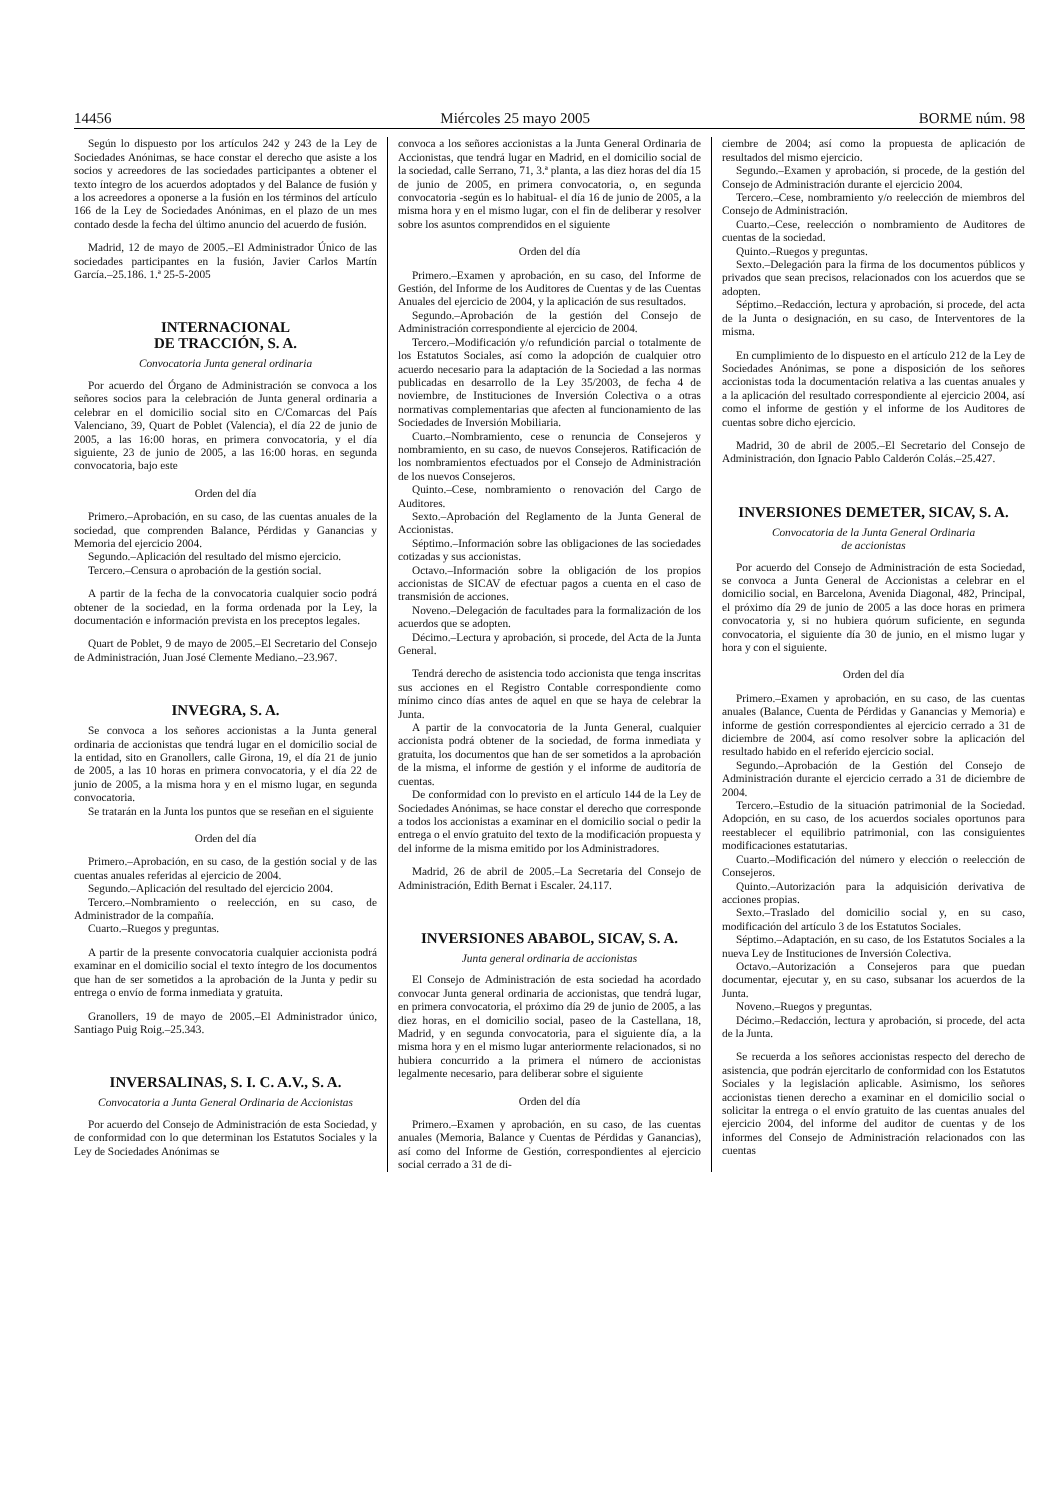14456 Miércoles 25 mayo 2005 BORME núm. 98
Según lo dispuesto por los artículos 242 y 243 de la Ley de Sociedades Anónimas, se hace constar el derecho que asiste a los socios y acreedores de las sociedades participantes a obtener el texto íntegro de los acuerdos adoptados y del Balance de fusión y a los acreedores a oponerse a la fusión en los términos del artículo 166 de la Ley de Sociedades Anónimas, en el plazo de un mes contado desde la fecha del último anuncio del acuerdo de fusión.
Madrid, 12 de mayo de 2005.–El Administrador Único de las sociedades participantes en la fusión, Javier Carlos Martín García.–25.186. 1.ª 25-5-2005
INTERNACIONAL
DE TRACCIÓN, S. A.
Convocatoria Junta general ordinaria
Por acuerdo del Órgano de Administración se convoca a los señores socios para la celebración de Junta general ordinaria a celebrar en el domicilio social sito en C/Comarcas del País Valenciano, 39, Quart de Poblet (Valencia), el día 22 de junio de 2005, a las 16:00 horas, en primera convocatoria, y el día siguiente, 23 de junio de 2005, a las 16:00 horas. en segunda convocatoria, bajo este
Orden del día
Primero.–Aprobación, en su caso, de las cuentas anuales de la sociedad, que comprenden Balance, Pérdidas y Ganancias y Memoria del ejercicio 2004.
Segundo.–Aplicación del resultado del mismo ejercicio.
Tercero.–Censura o aprobación de la gestión social.
A partir de la fecha de la convocatoria cualquier socio podrá obtener de la sociedad, en la forma ordenada por la Ley, la documentación e información prevista en los preceptos legales.
Quart de Poblet, 9 de mayo de 2005.–El Secretario del Consejo de Administración, Juan José Clemente Mediano.–23.967.
INVEGRA, S. A.
Se convoca a los señores accionistas a la Junta general ordinaria de accionistas que tendrá lugar en el domicilio social de la entidad, sito en Granollers, calle Girona, 19, el día 21 de junio de 2005, a las 10 horas en primera convocatoria, y el día 22 de junio de 2005, a la misma hora y en el mismo lugar, en segunda convocatoria.
Se tratarán en la Junta los puntos que se reseñan en el siguiente
Orden del día
Primero.–Aprobación, en su caso, de la gestión social y de las cuentas anuales referidas al ejercicio de 2004.
Segundo.–Aplicación del resultado del ejercicio 2004.
Tercero.–Nombramiento o reelección, en su caso, de Administrador de la compañía.
Cuarto.–Ruegos y preguntas.
A partir de la presente convocatoria cualquier accionista podrá examinar en el domicilio social el texto íntegro de los documentos que han de ser sometidos a la aprobación de la Junta y pedir su entrega o envío de forma inmediata y gratuita.
Granollers, 19 de mayo de 2005.–El Administrador único, Santiago Puig Roig.–25.343.
INVERSALINAS, S. I. C. A.V., S. A.
Convocatoria a Junta General Ordinaria de Accionistas
Por acuerdo del Consejo de Administración de esta Sociedad, y de conformidad con lo que determinan los Estatutos Sociales y la Ley de Sociedades Anónimas se
convoca a los señores accionistas a la Junta General Ordinaria de Accionistas, que tendrá lugar en Madrid, en el domicilio social de la sociedad, calle Serrano, 71, 3.ª planta, a las diez horas del día 15 de junio de 2005, en primera convocatoria, o, en segunda convocatoria -según es lo habitual- el día 16 de junio de 2005, a la misma hora y en el mismo lugar, con el fin de deliberar y resolver sobre los asuntos comprendidos en el siguiente
Orden del día
Primero.–Examen y aprobación, en su caso, del Informe de Gestión, del Informe de los Auditores de Cuentas y de las Cuentas Anuales del ejercicio de 2004, y la aplicación de sus resultados.
Segundo.–Aprobación de la gestión del Consejo de Administración correspondiente al ejercicio de 2004.
Tercero.–Modificación y/o refundición parcial o totalmente de los Estatutos Sociales, así como la adopción de cualquier otro acuerdo necesario para la adaptación de la Sociedad a las normas publicadas en desarrollo de la Ley 35/2003, de fecha 4 de noviembre, de Instituciones de Inversión Colectiva o a otras normativas complementarias que afecten al funcionamiento de las Sociedades de Inversión Mobiliaria.
Cuarto.–Nombramiento, cese o renuncia de Consejeros y nombramiento, en su caso, de nuevos Consejeros. Ratificación de los nombramientos efectuados por el Consejo de Administración de los nuevos Consejeros.
Quinto.–Cese, nombramiento o renovación del Cargo de Auditores.
Sexto.–Aprobación del Reglamento de la Junta General de Accionistas.
Séptimo.–Información sobre las obligaciones de las sociedades cotizadas y sus accionistas.
Octavo.–Información sobre la obligación de los propios accionistas de SICAV de efectuar pagos a cuenta en el caso de transmisión de acciones.
Noveno.–Delegación de facultades para la formalización de los acuerdos que se adopten.
Décimo.–Lectura y aprobación, si procede, del Acta de la Junta General.
Tendrá derecho de asistencia todo accionista que tenga inscritas sus acciones en el Registro Contable correspondiente como mínimo cinco días antes de aquel en que se haya de celebrar la Junta.
A partir de la convocatoria de la Junta General, cualquier accionista podrá obtener de la sociedad, de forma inmediata y gratuita, los documentos que han de ser sometidos a la aprobación de la misma, el informe de gestión y el informe de auditoría de cuentas.
De conformidad con lo previsto en el artículo 144 de la Ley de Sociedades Anónimas, se hace constar el derecho que corresponde a todos los accionistas a examinar en el domicilio social o pedir la entrega o el envío gratuito del texto de la modificación propuesta y del informe de la misma emitido por los Administradores.
Madrid, 26 de abril de 2005.–La Secretaria del Consejo de Administración, Edith Bernat i Escaler. 24.117.
INVERSIONES ABABOL, SICAV, S. A.
Junta general ordinaria de accionistas
El Consejo de Administración de esta sociedad ha acordado convocar Junta general ordinaria de accionistas, que tendrá lugar, en primera convocatoria, el próximo día 29 de junio de 2005, a las diez horas, en el domicilio social, paseo de la Castellana, 18, Madrid, y en segunda convocatoria, para el siguiente día, a la misma hora y en el mismo lugar anteriormente relacionados, si no hubiera concurrido a la primera el número de accionistas legalmente necesario, para deliberar sobre el siguiente
Orden del día
Primero.–Examen y aprobación, en su caso, de las cuentas anuales (Memoria, Balance y Cuentas de Pérdidas y Ganancias), así como del Informe de Gestión, correspondientes al ejercicio social cerrado a 31 de di-
ciembre de 2004; así como la propuesta de aplicación de resultados del mismo ejercicio.
Segundo.–Examen y aprobación, si procede, de la gestión del Consejo de Administración durante el ejercicio 2004.
Tercero.–Cese, nombramiento y/o reelección de miembros del Consejo de Administración.
Cuarto.–Cese, reelección o nombramiento de Auditores de cuentas de la sociedad.
Quinto.–Ruegos y preguntas.
Sexto.–Delegación para la firma de los documentos públicos y privados que sean precisos, relacionados con los acuerdos que se adopten.
Séptimo.–Redacción, lectura y aprobación, si procede, del acta de la Junta o designación, en su caso, de Interventores de la misma.
En cumplimiento de lo dispuesto en el artículo 212 de la Ley de Sociedades Anónimas, se pone a disposición de los señores accionistas toda la documentación relativa a las cuentas anuales y a la aplicación del resultado correspondiente al ejercicio 2004, así como el informe de gestión y el informe de los Auditores de cuentas sobre dicho ejercicio.
Madrid, 30 de abril de 2005.–El Secretario del Consejo de Administración, don Ignacio Pablo Calderón Colás.–25.427.
INVERSIONES DEMETER, SICAV, S. A.
Convocatoria de la Junta General Ordinaria
de accionistas
Por acuerdo del Consejo de Administración de esta Sociedad, se convoca a Junta General de Accionistas a celebrar en el domicilio social, en Barcelona, Avenida Diagonal, 482, Principal, el próximo día 29 de junio de 2005 a las doce horas en primera convocatoria y, si no hubiera quórum suficiente, en segunda convocatoria, el siguiente día 30 de junio, en el mismo lugar y hora y con el siguiente.
Orden del día
Primero.–Examen y aprobación, en su caso, de las cuentas anuales (Balance, Cuenta de Pérdidas y Ganancias y Memoria) e informe de gestión correspondientes al ejercicio cerrado a 31 de diciembre de 2004, así como resolver sobre la aplicación del resultado habido en el referido ejercicio social.
Segundo.–Aprobación de la Gestión del Consejo de Administración durante el ejercicio cerrado a 31 de diciembre de 2004.
Tercero.–Estudio de la situación patrimonial de la Sociedad. Adopción, en su caso, de los acuerdos sociales oportunos para reestablecer el equilibrio patrimonial, con las consiguientes modificaciones estatutarias.
Cuarto.–Modificación del número y elección o reelección de Consejeros.
Quinto.–Autorización para la adquisición derivativa de acciones propias.
Sexto.–Traslado del domicilio social y, en su caso, modificación del artículo 3 de los Estatutos Sociales.
Séptimo.–Adaptación, en su caso, de los Estatutos Sociales a la nueva Ley de Instituciones de Inversión Colectiva.
Octavo.–Autorización a Consejeros para que puedan documentar, ejecutar y, en su caso, subsanar los acuerdos de la Junta.
Noveno.–Ruegos y preguntas.
Décimo.–Redacción, lectura y aprobación, si procede, del acta de la Junta.
Se recuerda a los señores accionistas respecto del derecho de asistencia, que podrán ejercitarlo de conformidad con los Estatutos Sociales y la legislación aplicable. Asimismo, los señores accionistas tienen derecho a examinar en el domicilio social o solicitar la entrega o el envío gratuito de las cuentas anuales del ejercicio 2004, del informe del auditor de cuentas y de los informes del Consejo de Administración relacionados con las cuentas